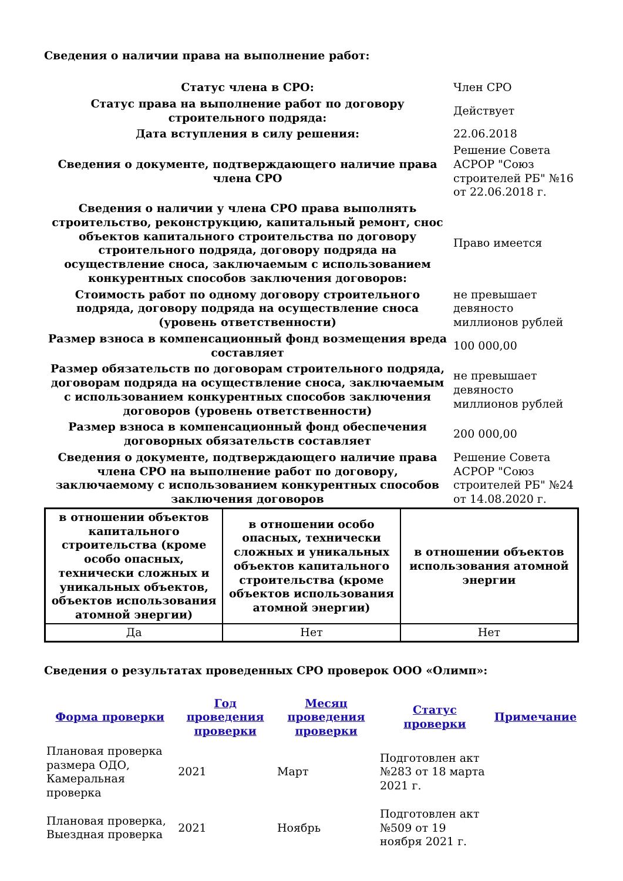Сведения о наличии права на выполнение работ:
| Статус члена в СРО: | Член СРО |
| Статус права на выполнение работ по договору строительного подряда: | Действует |
| Дата вступления в силу решения: | 22.06.2018 |
| Сведения о документе, подтверждающего наличие права члена СРО | Решение Совета АСРОР "Союз строителей РБ" №16 от 22.06.2018 г. |
| Сведения о наличии у члена СРО права выполнять строительство, реконструкцию, капитальный ремонт, снос объектов капитального строительства по договору строительного подряда, договору подряда на осуществление сноса, заключаемым с использованием конкурентных способов заключения договоров: | Право имеется |
| Стоимость работ по одному договору строительного подряда, договору подряда на осуществление сноса (уровень ответственности) | не превышает девяносто миллионов рублей |
| Размер взноса в компенсационный фонд возмещения вреда составляет | 100 000,00 |
| Размер обязательств по договорам строительного подряда, договорам подряда на осуществление сноса, заключаемым с использованием конкурентных способов заключения договоров (уровень ответственности) | не превышает девяносто миллионов рублей |
| Размер взноса в компенсационный фонд обеспечения договорных обязательств составляет | 200 000,00 |
| Сведения о документе, подтверждающего наличие права члена СРО на выполнение работ по договору, заключаемому с использованием конкурентных способов заключения договоров | Решение Совета АСРОР "Союз строителей РБ" №24 от 14.08.2020 г. |
| в отношении объектов капитального строительства (кроме особо опасных, технически сложных и уникальных объектов, объектов использования атомной энергии) | в отношении особо опасных, технически сложных и уникальных объектов капитального строительства (кроме объектов использования атомной энергии) | в отношении объектов использования атомной энергии |
| --- | --- | --- |
| Да | Нет | Нет |
Сведения о результатах проведенных СРО проверок ООО «Олимп»:
| Форма проверки | Год проведения проверки | Месяц проведения проверки | Статус проверки | Примечание |
| --- | --- | --- | --- | --- |
| Плановая проверка размера ОДО, Камеральная проверка | 2021 | Март | Подготовлен акт №283 от 18 марта 2021 г. | |
| Плановая проверка, Выездная проверка | 2021 | Ноябрь | Подготовлен акт №509 от 19 ноября 2021 г. | |